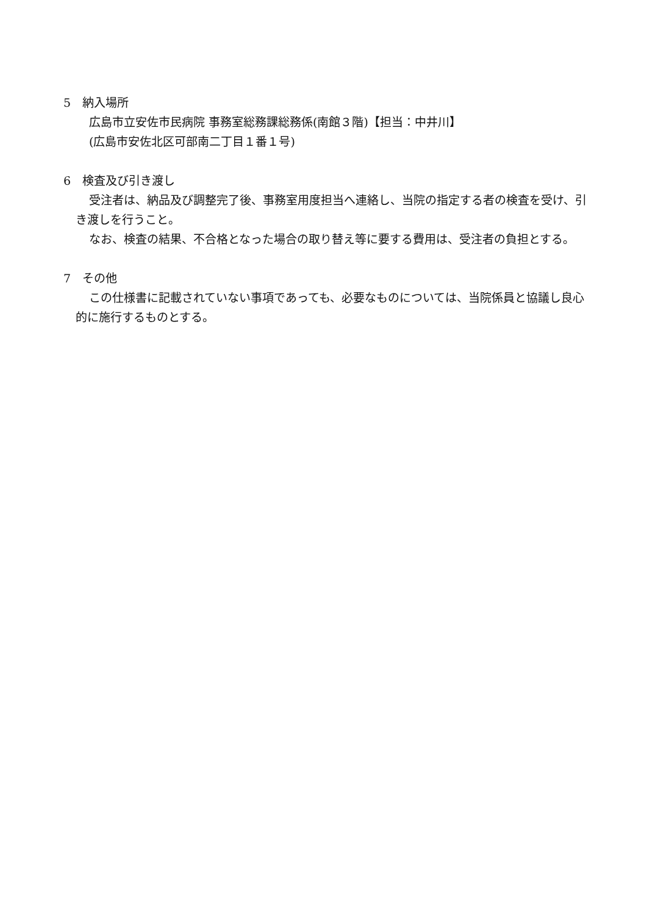5　納入場所
広島市立安佐市民病院 事務室総務課総務係(南館３階)【担当：中井川】
(広島市安佐北区可部南二丁目１番１号)
6　検査及び引き渡し
受注者は、納品及び調整完了後、事務室用度担当へ連絡し、当院の指定する者の検査を受け、引き渡しを行うこと。
なお、検査の結果、不合格となった場合の取り替え等に要する費用は、受注者の負担とする。
7　その他
この仕様書に記載されていない事項であっても、必要なものについては、当院係員と協議し良心的に施行するものとする。